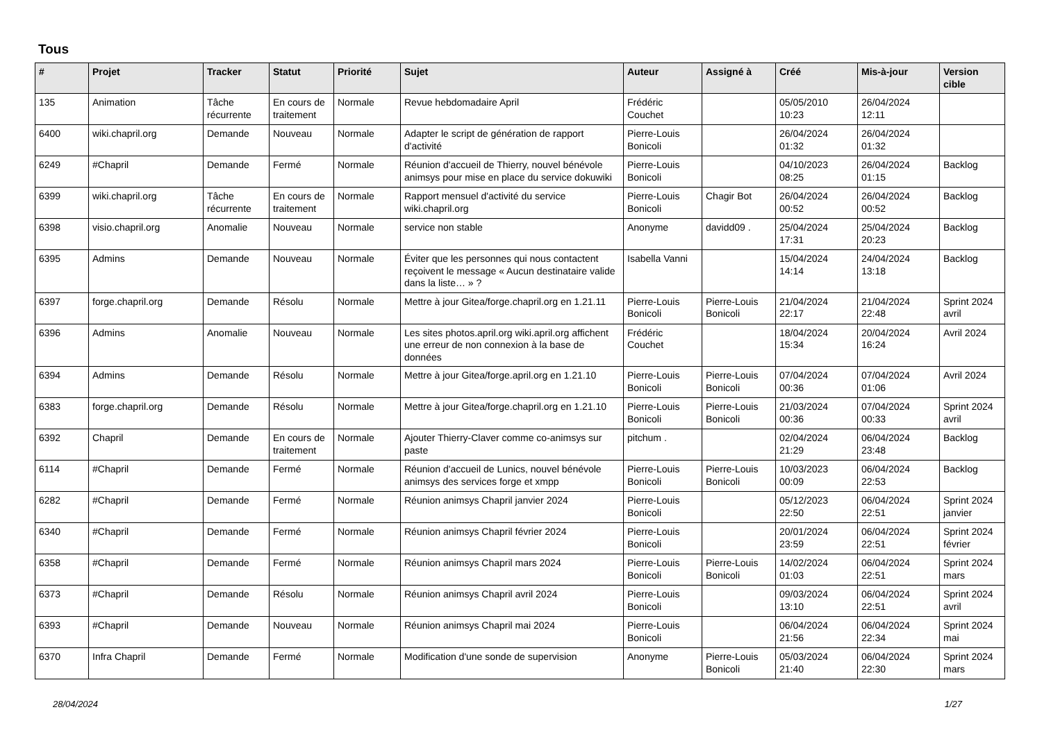Tous
| # | Projet | Tracker | Statut | Priorité | Sujet | Auteur | Assigné à | Créé | Mis-à-jour | Version cible |
| --- | --- | --- | --- | --- | --- | --- | --- | --- | --- | --- |
| 135 | Animation | Tâche récurrente | En cours de traitement | Normale | Revue hebdomadaire April | Frédéric Couchet | | 05/05/2010 10:23 | 26/04/2024 12:11 | |
| 6400 | wiki.chapril.org | Demande | Nouveau | Normale | Adapter le script de génération de rapport d'activité | Pierre-Louis Bonicoli | | 26/04/2024 01:32 | 26/04/2024 01:32 | |
| 6249 | #Chapril | Demande | Fermé | Normale | Réunion d'accueil de Thierry, nouvel bénévole animsys pour mise en place du service dokuwiki | Pierre-Louis Bonicoli | | 04/10/2023 08:25 | 26/04/2024 01:15 | Backlog |
| 6399 | wiki.chapril.org | Tâche récurrente | En cours de traitement | Normale | Rapport mensuel d'activité du service wiki.chapril.org | Pierre-Louis Bonicoli | Chagir Bot | 26/04/2024 00:52 | 26/04/2024 00:52 | Backlog |
| 6398 | visio.chapril.org | Anomalie | Nouveau | Normale | service non stable | Anonyme | davidd09 . | 25/04/2024 17:31 | 25/04/2024 20:23 | Backlog |
| 6395 | Admins | Demande | Nouveau | Normale | Éviter que les personnes qui nous contactent reçoivent le message « Aucun destinataire valide dans la liste… » ? | Isabella Vanni | | 15/04/2024 14:14 | 24/04/2024 13:18 | Backlog |
| 6397 | forge.chapril.org | Demande | Résolu | Normale | Mettre à jour Gitea/forge.chapril.org en 1.21.11 | Pierre-Louis Bonicoli | Pierre-Louis Bonicoli | 21/04/2024 22:17 | 21/04/2024 22:48 | Sprint 2024 avril |
| 6396 | Admins | Anomalie | Nouveau | Normale | Les sites photos.april.org wiki.april.org affichent une erreur de non connexion à la base de données | Frédéric Couchet | | 18/04/2024 15:34 | 20/04/2024 16:24 | Avril 2024 |
| 6394 | Admins | Demande | Résolu | Normale | Mettre à jour Gitea/forge.april.org en 1.21.10 | Pierre-Louis Bonicoli | Pierre-Louis Bonicoli | 07/04/2024 00:36 | 07/04/2024 01:06 | Avril 2024 |
| 6383 | forge.chapril.org | Demande | Résolu | Normale | Mettre à jour Gitea/forge.chapril.org en 1.21.10 | Pierre-Louis Bonicoli | Pierre-Louis Bonicoli | 21/03/2024 00:36 | 07/04/2024 00:33 | Sprint 2024 avril |
| 6392 | Chapril | Demande | En cours de traitement | Normale | Ajouter Thierry-Claver comme co-animsys sur paste | pitchum . | | 02/04/2024 21:29 | 06/04/2024 23:48 | Backlog |
| 6114 | #Chapril | Demande | Fermé | Normale | Réunion d'accueil de Lunics, nouvel bénévole animsys des services forge et xmpp | Pierre-Louis Bonicoli | Pierre-Louis Bonicoli | 10/03/2023 00:09 | 06/04/2024 22:53 | Backlog |
| 6282 | #Chapril | Demande | Fermé | Normale | Réunion animsys Chapril janvier 2024 | Pierre-Louis Bonicoli | | 05/12/2023 22:50 | 06/04/2024 22:51 | Sprint 2024 janvier |
| 6340 | #Chapril | Demande | Fermé | Normale | Réunion animsys Chapril février 2024 | Pierre-Louis Bonicoli | | 20/01/2024 23:59 | 06/04/2024 22:51 | Sprint 2024 février |
| 6358 | #Chapril | Demande | Fermé | Normale | Réunion animsys Chapril mars 2024 | Pierre-Louis Bonicoli | Pierre-Louis Bonicoli | 14/02/2024 01:03 | 06/04/2024 22:51 | Sprint 2024 mars |
| 6373 | #Chapril | Demande | Résolu | Normale | Réunion animsys Chapril avril 2024 | Pierre-Louis Bonicoli | | 09/03/2024 13:10 | 06/04/2024 22:51 | Sprint 2024 avril |
| 6393 | #Chapril | Demande | Nouveau | Normale | Réunion animsys Chapril mai 2024 | Pierre-Louis Bonicoli | | 06/04/2024 21:56 | 06/04/2024 22:34 | Sprint 2024 mai |
| 6370 | Infra Chapril | Demande | Fermé | Normale | Modification d'une sonde de supervision | Anonyme | Pierre-Louis Bonicoli | 05/03/2024 21:40 | 06/04/2024 22:30 | Sprint 2024 mars |
28/04/2024 1/27